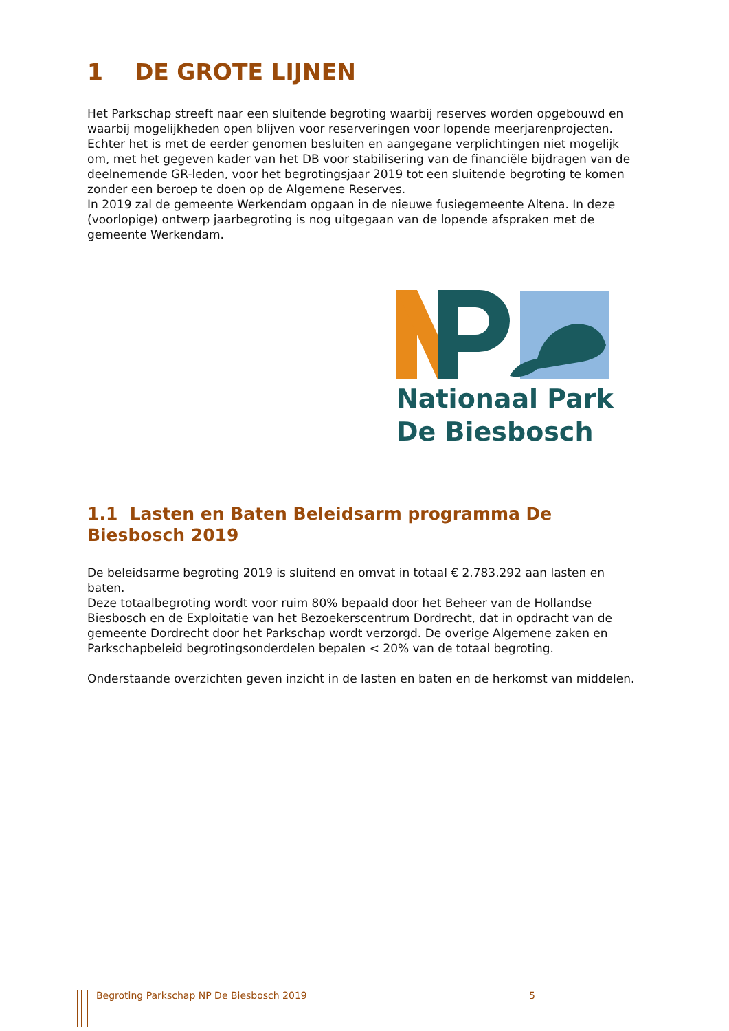1 DE GROTE LIJNEN
Het Parkschap streeft naar een sluitende begroting waarbij reserves worden opgebouwd en waarbij mogelijkheden open blijven voor reserveringen voor lopende meerjarenprojecten. Echter het is met de eerder genomen besluiten en aangegane verplichtingen niet mogelijk om, met het gegeven kader van het DB voor stabilisering van de financiële bijdragen van de deelnemende GR-leden, voor het begrotingsjaar 2019 tot een sluitende begroting te komen zonder een beroep te doen op de Algemene Reserves.
In 2019 zal de gemeente Werkendam opgaan in de nieuwe fusiegemeente Altena. In deze (voorlopige) ontwerp jaarbegroting is nog uitgegaan van de lopende afspraken met de gemeente Werkendam.
Nationaal Park
De Biesbosch
1.1 Lasten en Baten Beleidsarm programma De Biesbosch 2019
De beleidsarme begroting 2019 is sluitend en omvat in totaal € 2.783.292 aan lasten en baten.
Deze totaalbegroting wordt voor ruim 80% bepaald door het Beheer van de Hollandse Biesbosch en de Exploitatie van het Bezoekerscentrum Dordrecht, dat in opdracht van de gemeente Dordrecht door het Parkschap wordt verzorgd. De overige Algemene zaken en Parkschapbeleid begrotingsonderdelen bepalen < 20% van de totaal begroting.
Onderstaande overzichten geven inzicht in de lasten en baten en de herkomst van middelen.
Begroting Parkschap NP De Biesbosch 2019 5